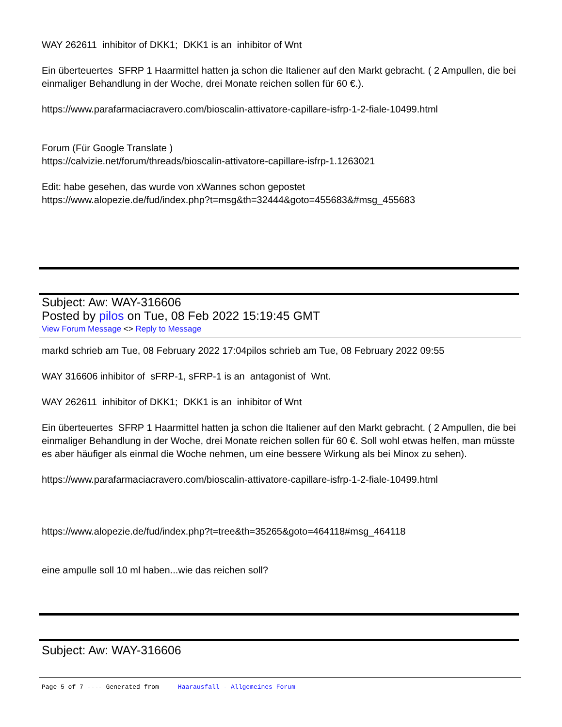WAY 262611 inhibitor of DKK1; DKK1 is an inhibitor of Wnt
Ein überteuertes SFRP 1 Haarmittel hatten ja schon die Italiener auf den Markt gebracht. ( 2 Ampullen, die bei einmaliger Behandlung in der Woche, drei Monate reichen sollen für 60 €.).
https://www.parafarmaciacravero.com/bioscalin-attivatore-capillare-isfrp-1-2-fiale-10499.html
Forum (Für Google Translate )
https://calvizie.net/forum/threads/bioscalin-attivatore-capillare-isfrp-1.1263021
Edit: habe gesehen, das wurde von xWannes schon gepostet
https://www.alopezie.de/fud/index.php?t=msg&th=32444&goto=455683&#msg_455683
Subject: Aw: WAY-316606
Posted by pilos on Tue, 08 Feb 2022 15:19:45 GMT
View Forum Message <> Reply to Message
markd schrieb am Tue, 08 February 2022 17:04pilos schrieb am Tue, 08 February 2022 09:55
WAY 316606 inhibitor of sFRP-1, sFRP-1 is an antagonist of Wnt.
WAY 262611 inhibitor of DKK1; DKK1 is an inhibitor of Wnt
Ein überteuertes SFRP 1 Haarmittel hatten ja schon die Italiener auf den Markt gebracht. ( 2 Ampullen, die bei einmaliger Behandlung in der Woche, drei Monate reichen sollen für 60 €. Soll wohl etwas helfen, man müsste es aber häufiger als einmal die Woche nehmen, um eine bessere Wirkung als bei Minox zu sehen).
https://www.parafarmaciacravero.com/bioscalin-attivatore-capillare-isfrp-1-2-fiale-10499.html
https://www.alopezie.de/fud/index.php?t=tree&th=35265&goto=464118#msg_464118
eine ampulle soll 10 ml haben...wie das reichen soll?
Subject: Aw: WAY-316606
Page 5 of 7 ---- Generated from Haarausfall - Allgemeines Forum